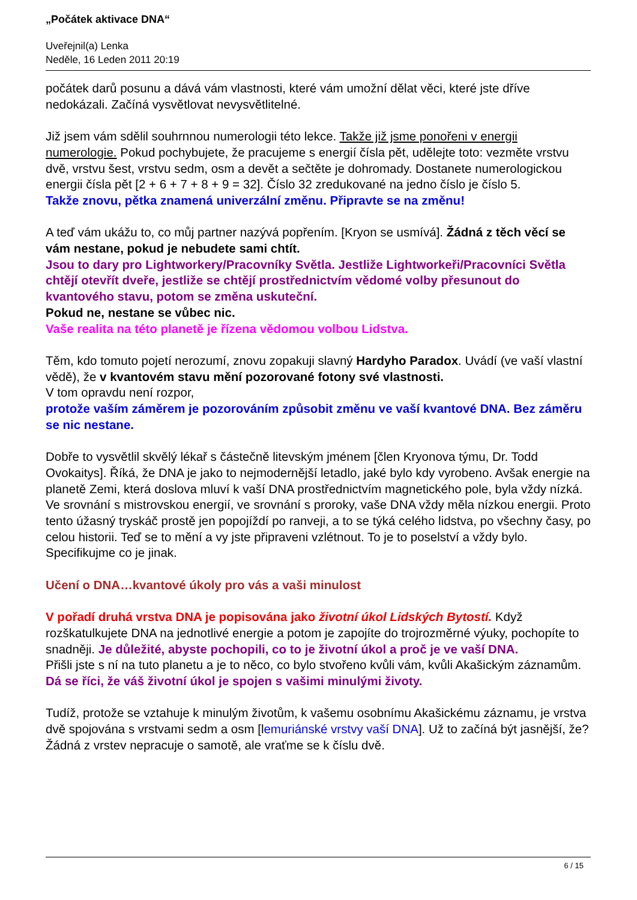„Počátek aktivace DNA“
Uveřejnil(a) Lenka
Neděle, 16 Leden 2011 20:19
počátek darů posunu a dává vám vlastnosti, které vám umožní dělat věci, které jste dříve nedokázali. Začíná vysvětlovat nevysvětlitelné.
Již jsem vám sdělil souhrnnou numerologii této lekce. Takže již jsme ponořeni v energii numerologie. Pokud pochybujete, že pracujeme s energií čísla pět, udělejte toto: vezměte vrstvu dvě, vrstvu šest, vrstvu sedm, osm a devět a sečtěte je dohromady. Dostanete numerologickou energii čísla pět [2 + 6 + 7 + 8 + 9 = 32]. Číslo 32 zredukované na jedno číslo je číslo 5.
Takže znovu, pětka znamená univerzální změnu. Připravte se na změnu!
A teď vám ukážu to, co můj partner nazývá popřením. [Kryon se usmívá]. Žádná z těch věcí se vám nestane, pokud je nebudete sami chtít.
Jsou to dary pro Lightworkery/Pracovníky Světla. Jestliže Lightworkeři/Pracovníci Světla chtějí otevřít dveře, jestliže se chtějí prostřednictvím vědomé volby přesunout do kvantového stavu, potom se změna uskuteční.
Pokud ne, nestane se vůbec nic.
Vaše realita na této planetě je řízena vědomou volbou Lidstva.
Těm, kdo tomuto pojetí nerozumí, znovu zopakuji slavný Hardyho Paradox. Uvádí (ve vaší vlastní vědě), že v kvantovém stavu mění pozorované fotony své vlastnosti.
V tom opravdu není rozpor,
protože vaším záměrem je pozorováním způsobit změnu ve vaší kvantové DNA. Bez záměru se nic nestane.
Dobře to vysvětlil skvělý lékař s částečně litevským jménem [člen Kryonova týmu, Dr. Todd Ovokaitys]. Říká, že DNA je jako to nejmodernější letadlo, jaké bylo kdy vyrobeno. Avšak energie na planetě Zemi, která doslova mluví k vaší DNA prostřednictvím magnetického pole, byla vždy nízká. Ve srovnání s mistrovskou energií, ve srovnání s proroky, vaše DNA vždy měla nízkou energii. Proto tento úžasný tryskáč prostě jen popojíždí po ranveji, a to se týká celého lidstva, po všechny časy, po celou historii. Teď se to mění a vy jste připraveni vzlétnout. To je to poselství a vždy bylo. Specifikujme co je jinak.
Učení o DNA…kvantové úkoly pro vás a vaši minulost
V pořadí druhá vrstva DNA je popisována jako životní úkol Lidských Bytostí. Když rozškatulkujete DNA na jednotlivé energie a potom je zapojíte do trojrozměrné výuky, pochopíte to snadněji. Je důležité, abyste pochopili, co to je životní úkol a proč je ve vaší DNA.
Přišli jste s ní na tuto planetu a je to něco, co bylo stvořeno kvůli vám, kvůli Akašickým záznamům.
Dá se říci, že váš životní úkol je spojen s vašimi minulými životy.
Tudíž, protože se vztahuje k minulým životům, k vašemu osobnímu Akašickému záznamu, je vrstva dvě spojována s vrstvami sedm a osm [lemuriánské vrstvy vaší DNA]. Už to začíná být jasnější, že? Žádná z vrstev nepracuje o samotě, ale vraťme se k číslu dvě.
6 / 15